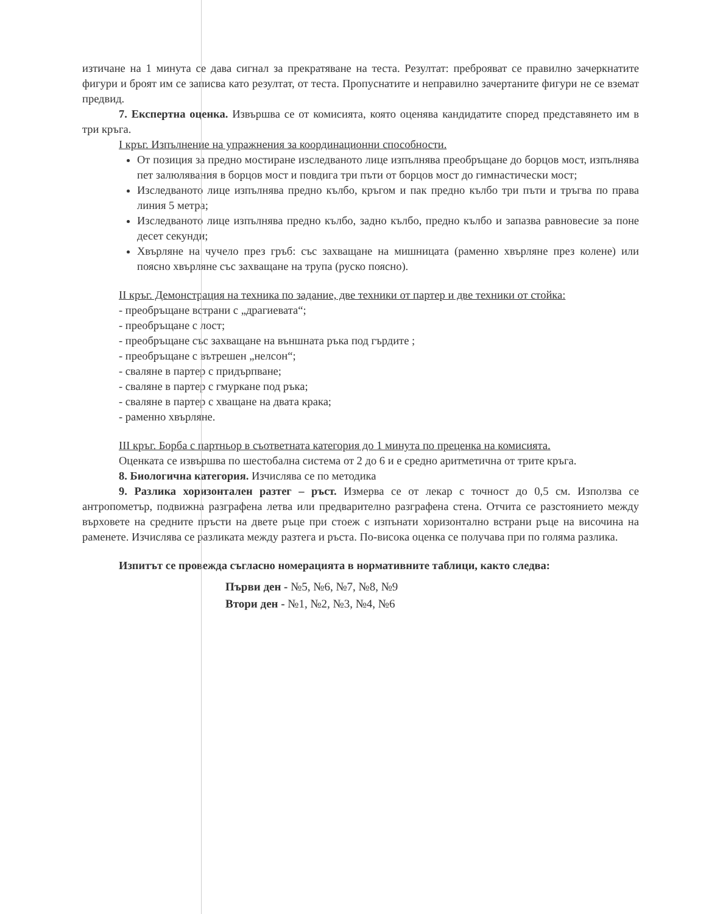изтичане на 1 минута се дава сигнал за прекратяване на теста. Резултат: преброяват се правилно зачеркнатите фигури и броят им се записва като резултат, от теста. Пропуснатите и неправилно зачертаните фигури не се вземат предвид.
7. Експертна оценка. Извършва се от комисията, която оценява кандидатите според представянето им в три кръга.
I кръг. Изпълнение на упражнения за координационни способности.
От позиция за предно мостиране изследваното лице изпълнява преобръщане до борцов мост, изпълнява пет залюлявания в борцов мост и повдига три пъти от борцов мост до гимнастически мост;
Изследваното лице изпълнява предно кълбо, кръгом и пак предно кълбо три пъти и тръгва по права линия 5 метра;
Изследваното лице изпълнява предно кълбо, задно кълбо, предно кълбо и запазва равновесие за поне десет секунди;
Хвърляне на чучело през гръб: със захващане на мишницата (раменно хвърляне през колене) или поясно хвърляне със захващане на трупа (руско поясно).
II кръг. Демонстрация на техника по задание, две техники от партер и две техники от стойка:
- преобръщане встрани с „драгиевата“;
- преобръщане с лост;
- преобръщане със захващане на външната ръка под гърдите ;
- преобръщане с вътрешен „нелсон“;
- сваляне в партер с придърпване;
- сваляне в партер с гмуркане под ръка;
- сваляне в партер с хващане на двата крака;
- раменно хвърляне.
III кръг. Борба с партньор в съответната категория до 1 минута по преценка на комисията.
Оценката се извършва по шестобална система от 2 до 6 и е средно аритметична от трите кръга.
8. Биологична категория. Изчислява се по методика
9. Разлика хоризонтален разтег – ръст. Измерва се от лекар с точност до 0,5 см. Използва се антропометър, подвижна разграфена летва или предварително разграфена стена. Отчита се разстоянието между върховете на средните пръсти на двете ръце при стоеж с изпънати хоризонтално встрани ръце на височина на раменете. Изчислява се разликата между разтега и ръста. По-висока оценка се получава при по голяма разлика.
Изпитът се провежда съгласно номерацията в нормативните таблици, както следва:
Първи ден - №5, №6, №7, №8, №9
Втори ден - №1, №2, №3, №4, №6